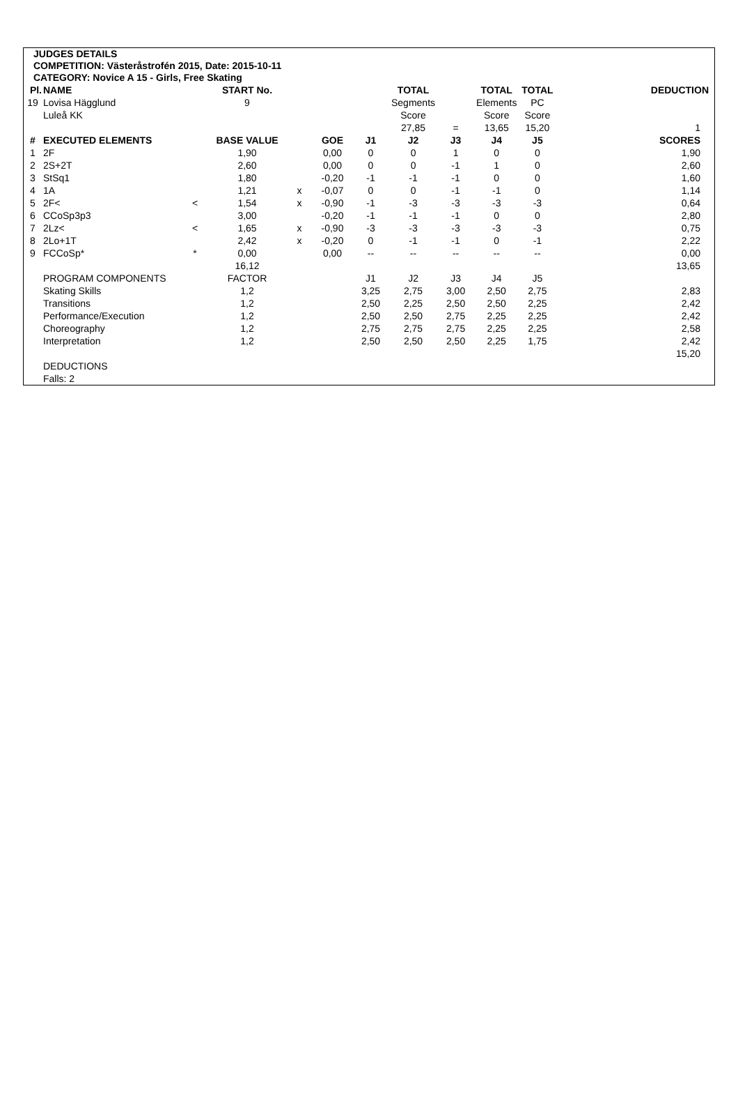JUDGES DETAILS
COMPETITION: Västeråstrofén 2015, Date: 2015-10-11
CATEGORY: Novice A 15 - Girls, Free Skating
| Pl. | NAME | | START No. | | | | TOTAL | | TOTAL | TOTAL | DEDUCTION |
| --- | --- | --- | --- | --- | --- | --- | --- | --- | --- | --- | --- |
| 19 | Lovisa Hägglund | | 9 | | | | Segments | | Elements | PC | |
| | Luleå KK | | | | | | Score | | Score | Score | |
| | | | | | | | 27,85 | = | 13,65 | 15,20 | 1 |
| # | EXECUTED ELEMENTS | | BASE VALUE | | GOE | J1 | J2 | J3 | J4 | J5 | SCORES |
| 1 | 2F | | 1,90 | | 0,00 | 0 | 0 | 1 | 0 | 0 | 1,90 |
| 2 | 2S+2T | | 2,60 | | 0,00 | 0 | 0 | -1 | 1 | 0 | 2,60 |
| 3 | StSq1 | | 1,80 | | -0,20 | -1 | -1 | -1 | 0 | 0 | 1,60 |
| 4 | 1A | | 1,21 | x | -0,07 | 0 | 0 | -1 | -1 | 0 | 1,14 |
| 5 | 2F< | < | 1,54 | x | -0,90 | -1 | -3 | -3 | -3 | -3 | 0,64 |
| 6 | CCoSp3p3 | | 3,00 | | -0,20 | -1 | -1 | -1 | 0 | 0 | 2,80 |
| 7 | 2Lz< | < | 1,65 | x | -0,90 | -3 | -3 | -3 | -3 | -3 | 0,75 |
| 8 | 2Lo+1T | | 2,42 | x | -0,20 | 0 | -1 | -1 | 0 | -1 | 2,22 |
| 9 | FCCoSp* | * | 0,00 | | 0,00 | -- | -- | -- | -- | -- | 0,00 |
| | | | 16,12 | | | | | | | | 13,65 |
| | PROGRAM COMPONENTS | | FACTOR | | | J1 | J2 | J3 | J4 | J5 | |
| | Skating Skills | | 1,2 | | | 3,25 | 2,75 | 3,00 | 2,50 | 2,75 | 2,83 |
| | Transitions | | 1,2 | | | 2,50 | 2,25 | 2,50 | 2,50 | 2,25 | 2,42 |
| | Performance/Execution | | 1,2 | | | 2,50 | 2,50 | 2,75 | 2,25 | 2,25 | 2,42 |
| | Choreography | | 1,2 | | | 2,75 | 2,75 | 2,75 | 2,25 | 2,25 | 2,58 |
| | Interpretation | | 1,2 | | | 2,50 | 2,50 | 2,50 | 2,25 | 1,75 | 2,42 |
| | | | | | | | | | | | 15,20 |
| | DEDUCTIONS | | | | | | | | | | |
| | Falls: 2 | | | | | | | | | | |